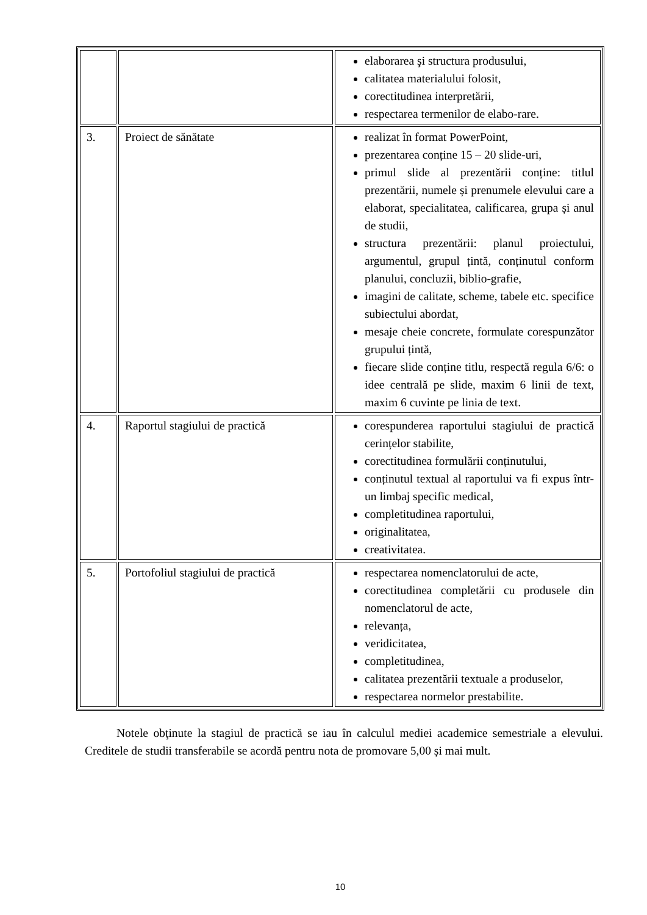| | | elaborarea şi structura produsului, calitatea materialului folosit, corectitudinea interpretării, respectarea termenilor de elabo-rare. |
| 3. | Proiect de sănătate | realizat în format PowerPoint, prezentarea conține 15 – 20 slide-uri, primul slide al prezentării conține: titlul prezentării, numele și prenumele elevului care a elaborat, specialitatea, calificarea, grupa și anul de studii, structura prezentării: planul proiectului, argumentul, grupul țintă, conținutul conform planului, concluzii, biblio-grafie, imagini de calitate, scheme, tabele etc. specifice subiectului abordat, mesaje cheie concrete, formulate corespunzător grupului țintă, fiecare slide conține titlu, respectă regula 6/6: o idee centrală pe slide, maxim 6 linii de text, maxim 6 cuvinte pe linia de text. |
| 4. | Raportul stagiului de practică | corespunderea raportului stagiului de practică cerințelor stabilite, corectitudinea formulării conținutului, conținutul textual al raportului va fi expus într-un limbaj specific medical, completitudinea raportului, originalitatea, creativitatea. |
| 5. | Portofoliul stagiului de practică | respectarea nomenclatorului de acte, corectitudinea completării cu produsele din nomenclatorul de acte, relevanța, veridicitatea, completitudinea, calitatea prezentării textuale a produselor, respectarea normelor prestabilite. |
Notele obţinute la stagiul de practică se iau în calculul mediei academice semestriale a elevului. Creditele de studii transferabile se acordă pentru nota de promovare 5,00 și mai mult.
10